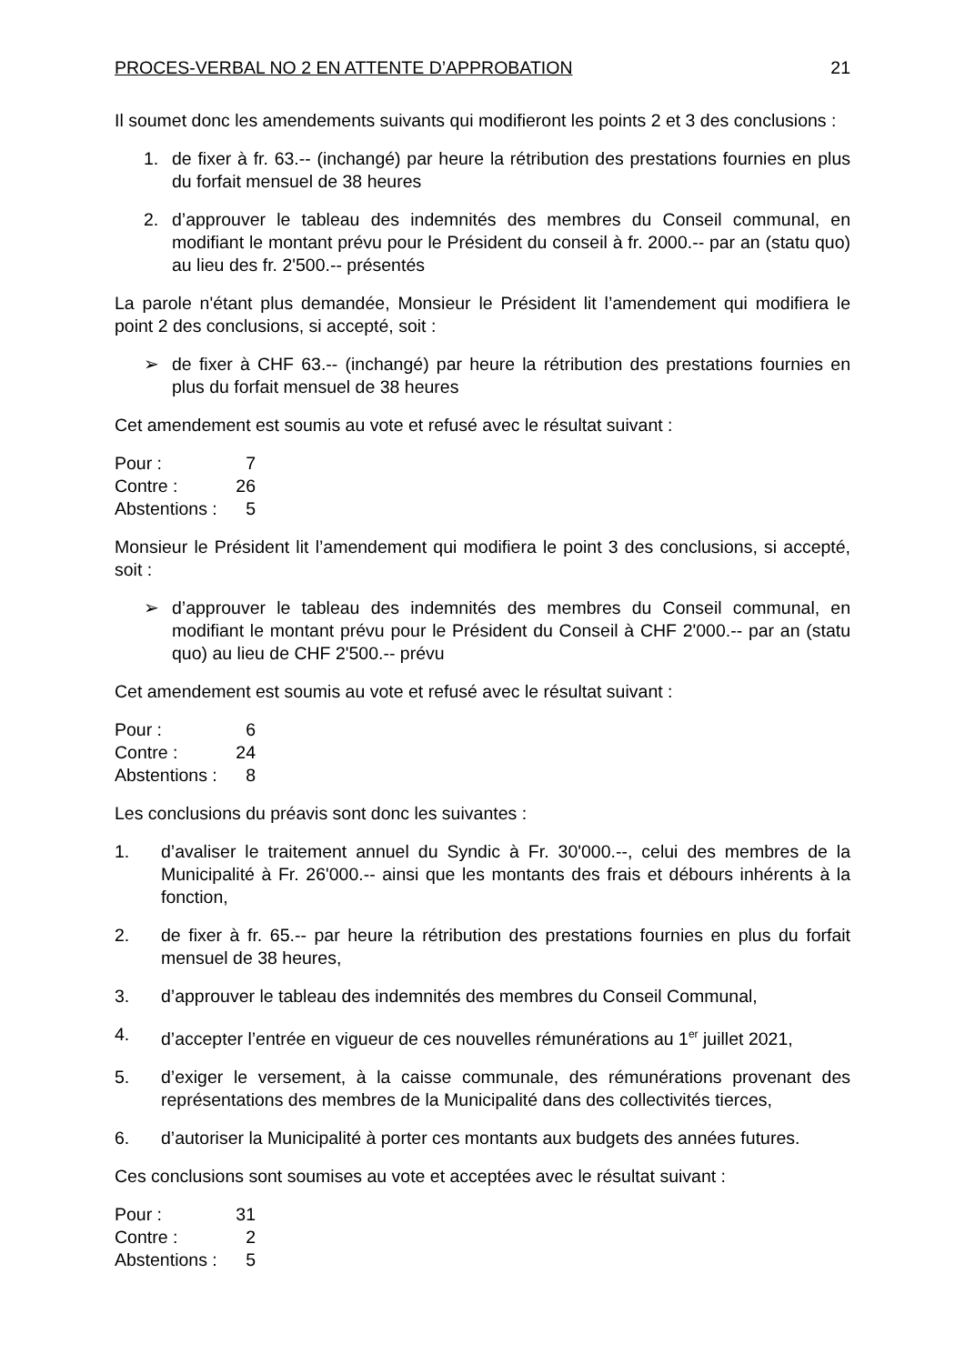PROCES-VERBAL NO 2 EN ATTENTE D’APPROBATION 21
Il soumet donc les amendements suivants qui modifieront les points 2 et 3 des conclusions :
1. de fixer à fr. 63.-- (inchangé) par heure la rétribution des prestations fournies en plus du forfait mensuel de 38 heures
2. d’approuver le tableau des indemnités des membres du Conseil communal, en modifiant le montant prévu pour le Président du conseil à fr. 2000.-- par an (statu quo) au lieu des fr. 2'500.-- présentés
La parole n'étant plus demandée, Monsieur le Président lit l’amendement qui modifiera le point 2 des conclusions, si accepté, soit :
➢ de fixer à CHF 63.-- (inchangé) par heure la rétribution des prestations fournies en plus du forfait mensuel de 38 heures
Cet amendement est soumis au vote et refusé avec le résultat suivant :
| Pour : | 7 |
| Contre : | 26 |
| Abstentions : | 5 |
Monsieur le Président lit l’amendement qui modifiera le point 3 des conclusions, si accepté, soit :
➢ d’approuver le tableau des indemnités des membres du Conseil communal, en modifiant le montant prévu pour le Président du Conseil à CHF 2'000.-- par an (statu quo) au lieu de CHF 2'500.-- prévu
Cet amendement est soumis au vote et refusé avec le résultat suivant :
| Pour : | 6 |
| Contre : | 24 |
| Abstentions : | 8 |
Les conclusions du préavis sont donc les suivantes :
1. d’avaliser le traitement annuel du Syndic à Fr. 30'000.--, celui des membres de la Municipalité à Fr. 26'000.-- ainsi que les montants des frais et débours inhérents à la fonction,
2. de fixer à fr. 65.-- par heure la rétribution des prestations fournies en plus du forfait mensuel de 38 heures,
3. d’approuver le tableau des indemnités des membres du Conseil Communal,
4. d’accepter l’entrée en vigueur de ces nouvelles rémunérations au 1<sup>er</sup> juillet 2021,
5. d’exiger le versement, à la caisse communale, des rémunérations provenant des représentations des membres de la Municipalité dans des collectivités tierces,
6. d’autoriser la Municipalité à porter ces montants aux budgets des années futures.
Ces conclusions sont soumises au vote et acceptées avec le résultat suivant :
| Pour : | 31 |
| Contre : | 2 |
| Abstentions : | 5 |